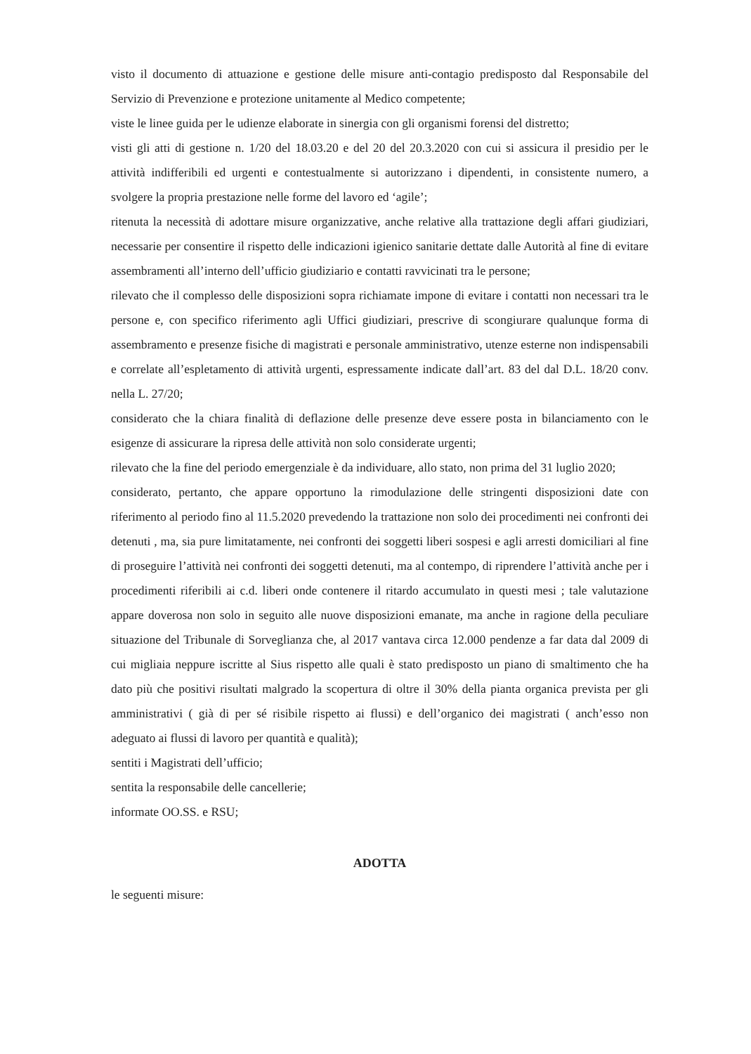visto il documento di attuazione e gestione delle misure anti-contagio predisposto dal Responsabile del Servizio di Prevenzione e protezione unitamente al Medico competente;
viste le linee guida per le udienze elaborate in sinergia con gli organismi forensi del distretto;
visti gli atti di gestione n. 1/20 del 18.03.20 e del 20 del 20.3.2020 con cui si assicura il presidio per le attività indifferibili ed urgenti e contestualmente si autorizzano i dipendenti, in consistente numero, a svolgere la propria prestazione nelle forme del lavoro ed ‘agile’;
ritenuta la necessità di adottare misure organizzative, anche relative alla trattazione degli affari giudiziari, necessarie per consentire il rispetto delle indicazioni igienico sanitarie dettate dalle Autorità al fine di evitare assembramenti all’interno dell’ufficio giudiziario e contatti ravvicinati tra le persone;
rilevato che il complesso delle disposizioni sopra richiamate impone di evitare i contatti non necessari tra le persone e, con specifico riferimento agli Uffici giudiziari, prescrive di scongiurare qualunque forma di assembramento e presenze fisiche di magistrati e personale amministrativo, utenze esterne non indispensabili e correlate all’espletamento di attività urgenti, espressamente indicate dall’art. 83 del dal D.L. 18/20 conv. nella L. 27/20;
considerato che la chiara finalità di deflazione delle presenze deve essere posta in bilanciamento con le esigenze di assicurare la ripresa delle attività non solo considerate urgenti;
rilevato che la fine del periodo emergenziale è da individuare, allo stato, non prima del 31 luglio 2020;
considerato, pertanto, che appare opportuno la rimodulazione delle stringenti disposizioni date con riferimento al periodo fino al 11.5.2020 prevedendo la trattazione non solo dei procedimenti nei confronti dei detenuti , ma, sia pure limitatamente, nei confronti dei soggetti liberi sospesi e agli arresti domiciliari al fine di proseguire l’attività nei confronti dei soggetti detenuti, ma al contempo, di riprendere l’attività anche per i procedimenti riferibili ai c.d. liberi onde contenere il ritardo accumulato in questi mesi ; tale valutazione appare doverosa non solo in seguito alle nuove disposizioni emanate, ma anche in ragione della peculiare situazione del Tribunale di Sorveglianza che, al 2017 vantava circa 12.000 pendenze a far data dal 2009 di cui migliaia neppure iscritte al Sius rispetto alle quali è stato predisposto un piano di smaltimento che ha dato più che positivi risultati malgrado la scopertura di oltre il 30% della pianta organica prevista per gli amministrativi ( già di per sé risibile rispetto ai flussi) e dell’organico dei magistrati ( anch’esso non adeguato ai flussi di lavoro per quantità e qualità);
sentiti i Magistrati dell’ufficio;
sentita la responsabile delle cancellerie;
informate OO.SS. e RSU;
ADOTTA
le seguenti misure: